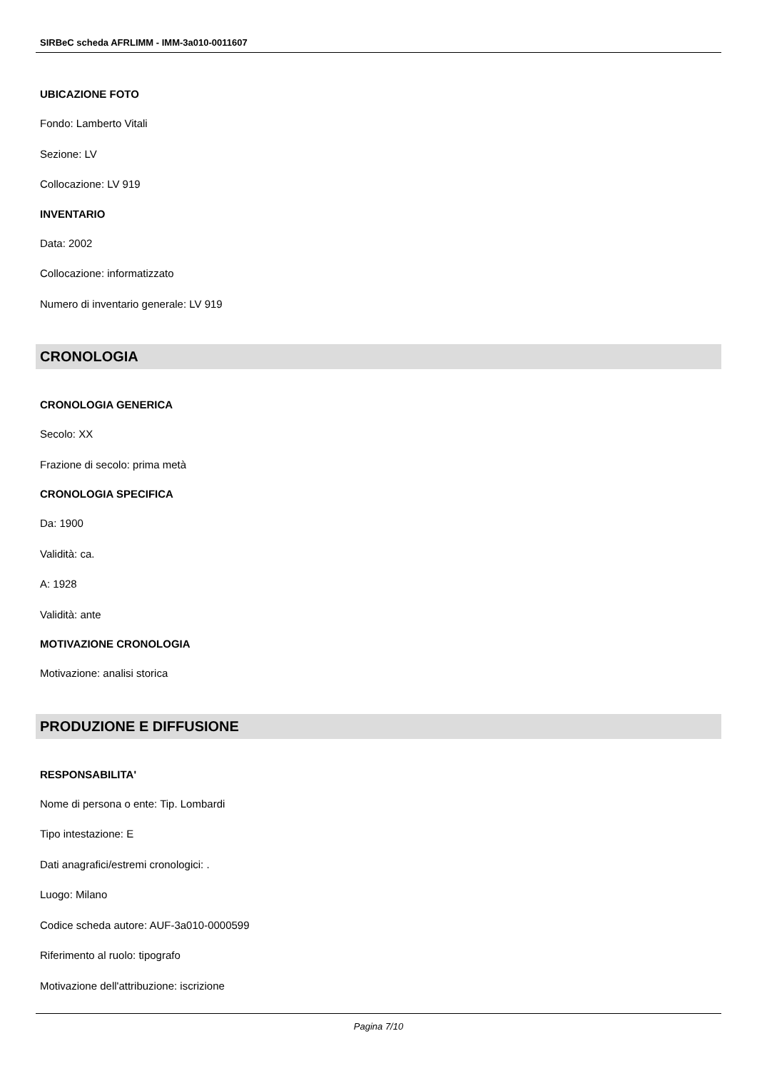SIRBeC scheda AFRLIMM - IMM-3a010-0011607
UBICAZIONE FOTO
Fondo: Lamberto Vitali
Sezione: LV
Collocazione: LV 919
INVENTARIO
Data: 2002
Collocazione: informatizzato
Numero di inventario generale: LV 919
CRONOLOGIA
CRONOLOGIA GENERICA
Secolo: XX
Frazione di secolo: prima metà
CRONOLOGIA SPECIFICA
Da: 1900
Validità: ca.
A: 1928
Validità: ante
MOTIVAZIONE CRONOLOGIA
Motivazione: analisi storica
PRODUZIONE E DIFFUSIONE
RESPONSABILITA'
Nome di persona o ente: Tip. Lombardi
Tipo intestazione: E
Dati anagrafici/estremi cronologici: .
Luogo: Milano
Codice scheda autore: AUF-3a010-0000599
Riferimento al ruolo: tipografo
Motivazione dell'attribuzione: iscrizione
Pagina 7/10